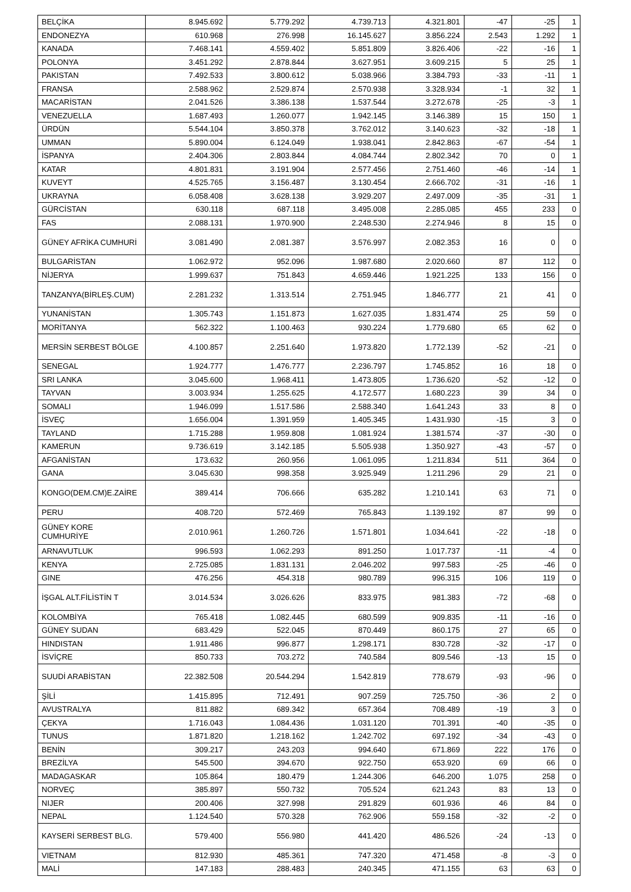| BELÇİKA | 8.945.692 | 5.779.292 | 4.739.713 | 4.321.801 | -47 | -25 | 1 |
| ENDONEZYA | 610.968 | 276.998 | 16.145.627 | 3.856.224 | 2.543 | 1.292 | 1 |
| KANADA | 7.468.141 | 4.559.402 | 5.851.809 | 3.826.406 | -22 | -16 | 1 |
| POLONYA | 3.451.292 | 2.878.844 | 3.627.951 | 3.609.215 | 5 | 25 | 1 |
| PAKISTAN | 7.492.533 | 3.800.612 | 5.038.966 | 3.384.793 | -33 | -11 | 1 |
| FRANSA | 2.588.962 | 2.529.874 | 2.570.938 | 3.328.934 | -1 | 32 | 1 |
| MACARİSTAN | 2.041.526 | 3.386.138 | 1.537.544 | 3.272.678 | -25 | -3 | 1 |
| VENEZUELLA | 1.687.493 | 1.260.077 | 1.942.145 | 3.146.389 | 15 | 150 | 1 |
| ÜRDÜN | 5.544.104 | 3.850.378 | 3.762.012 | 3.140.623 | -32 | -18 | 1 |
| UMMAN | 5.890.004 | 6.124.049 | 1.938.041 | 2.842.863 | -67 | -54 | 1 |
| İSPANYA | 2.404.306 | 2.803.844 | 4.084.744 | 2.802.342 | 70 | 0 | 1 |
| KATAR | 4.801.831 | 3.191.904 | 2.577.456 | 2.751.460 | -46 | -14 | 1 |
| KUVEYT | 4.525.765 | 3.156.487 | 3.130.454 | 2.666.702 | -31 | -16 | 1 |
| UKRAYNA | 6.058.408 | 3.628.138 | 3.929.207 | 2.497.009 | -35 | -31 | 1 |
| GÜRCİSTAN | 630.118 | 687.118 | 3.495.008 | 2.285.085 | 455 | 233 | 0 |
| FAS | 2.088.131 | 1.970.900 | 2.248.530 | 2.274.946 | 8 | 15 | 0 |
| GÜNEY AFRİKA CUMHURİ | 3.081.490 | 2.081.387 | 3.576.997 | 2.082.353 | 16 | 0 | 0 |
| BULGARİSTAN | 1.062.972 | 952.096 | 1.987.680 | 2.020.660 | 87 | 112 | 0 |
| NİJERYA | 1.999.637 | 751.843 | 4.659.446 | 1.921.225 | 133 | 156 | 0 |
| TANZANYA(BİRLEŞ.CUM) | 2.281.232 | 1.313.514 | 2.751.945 | 1.846.777 | 21 | 41 | 0 |
| YUNANİSTAN | 1.305.743 | 1.151.873 | 1.627.035 | 1.831.474 | 25 | 59 | 0 |
| MORİTANYA | 562.322 | 1.100.463 | 930.224 | 1.779.680 | 65 | 62 | 0 |
| MERSİN SERBEST BÖLGE | 4.100.857 | 2.251.640 | 1.973.820 | 1.772.139 | -52 | -21 | 0 |
| SENEGAL | 1.924.777 | 1.476.777 | 2.236.797 | 1.745.852 | 16 | 18 | 0 |
| SRI LANKA | 3.045.600 | 1.968.411 | 1.473.805 | 1.736.620 | -52 | -12 | 0 |
| TAYVAN | 3.003.934 | 1.255.625 | 4.172.577 | 1.680.223 | 39 | 34 | 0 |
| SOMALI | 1.946.099 | 1.517.586 | 2.588.340 | 1.641.243 | 33 | 8 | 0 |
| İSVEÇ | 1.656.004 | 1.391.959 | 1.405.345 | 1.431.930 | -15 | 3 | 0 |
| TAYLAND | 1.715.288 | 1.959.808 | 1.081.924 | 1.381.574 | -37 | -30 | 0 |
| KAMERUN | 9.736.619 | 3.142.185 | 5.505.938 | 1.350.927 | -43 | -57 | 0 |
| AFGANİSTAN | 173.632 | 260.956 | 1.061.095 | 1.211.834 | 511 | 364 | 0 |
| GANA | 3.045.630 | 998.358 | 3.925.949 | 1.211.296 | 29 | 21 | 0 |
| KONGO(DEM.CM)E.ZAİRE | 389.414 | 706.666 | 635.282 | 1.210.141 | 63 | 71 | 0 |
| PERU | 408.720 | 572.469 | 765.843 | 1.139.192 | 87 | 99 | 0 |
| GÜNEY KORE CUMHURİYE | 2.010.961 | 1.260.726 | 1.571.801 | 1.034.641 | -22 | -18 | 0 |
| ARNAVUTLUK | 996.593 | 1.062.293 | 891.250 | 1.017.737 | -11 | -4 | 0 |
| KENYA | 2.725.085 | 1.831.131 | 2.046.202 | 997.583 | -25 | -46 | 0 |
| GINE | 476.256 | 454.318 | 980.789 | 996.315 | 106 | 119 | 0 |
| İŞGAL ALT.FİLİSTİN T | 3.014.534 | 3.026.626 | 833.975 | 981.383 | -72 | -68 | 0 |
| KOLOMBİYA | 765.418 | 1.082.445 | 680.599 | 909.835 | -11 | -16 | 0 |
| GÜNEY SUDAN | 683.429 | 522.045 | 870.449 | 860.175 | 27 | 65 | 0 |
| HINDISTAN | 1.911.486 | 996.877 | 1.298.171 | 830.728 | -32 | -17 | 0 |
| İSVİÇRE | 850.733 | 703.272 | 740.584 | 809.546 | -13 | 15 | 0 |
| SUUDİ ARABİSTAN | 22.382.508 | 20.544.294 | 1.542.819 | 778.679 | -93 | -96 | 0 |
| ŞİLİ | 1.415.895 | 712.491 | 907.259 | 725.750 | -36 | 2 | 0 |
| AVUSTRALYA | 811.882 | 689.342 | 657.364 | 708.489 | -19 | 3 | 0 |
| ÇEKYA | 1.716.043 | 1.084.436 | 1.031.120 | 701.391 | -40 | -35 | 0 |
| TUNUS | 1.871.820 | 1.218.162 | 1.242.702 | 697.192 | -34 | -43 | 0 |
| BENİN | 309.217 | 243.203 | 994.640 | 671.869 | 222 | 176 | 0 |
| BREZİLYA | 545.500 | 394.670 | 922.750 | 653.920 | 69 | 66 | 0 |
| MADAGASKAR | 105.864 | 180.479 | 1.244.306 | 646.200 | 1.075 | 258 | 0 |
| NORVEÇ | 385.897 | 550.732 | 705.524 | 621.243 | 83 | 13 | 0 |
| NIJER | 200.406 | 327.998 | 291.829 | 601.936 | 46 | 84 | 0 |
| NEPAL | 1.124.540 | 570.328 | 762.906 | 559.158 | -32 | -2 | 0 |
| KAYSERİ SERBEST BLG. | 579.400 | 556.980 | 441.420 | 486.526 | -24 | -13 | 0 |
| VIETNAM | 812.930 | 485.361 | 747.320 | 471.458 | -8 | -3 | 0 |
| MALİ | 147.183 | 288.483 | 240.345 | 471.155 | 63 | 63 | 0 |